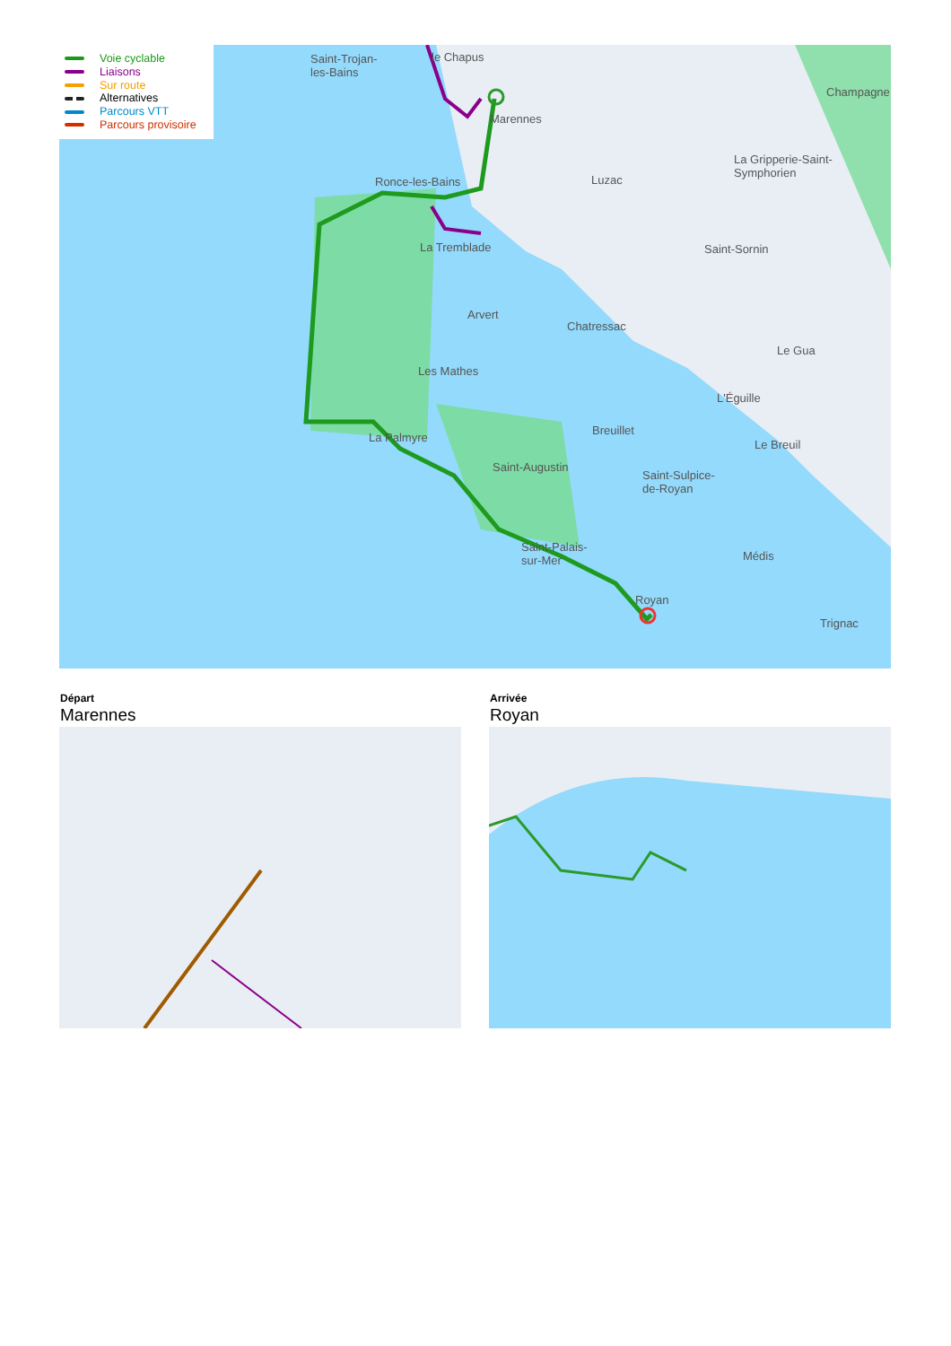Voie cyclable
Liaisons
Sur route
Alternatives
Parcours VTT
Parcours provisoire
Saint-Trojan-
les-Bains
le Chapus
Marennes
Champagne
Ronce-les-Bains Luzac
La Gripperie-Saint-
Symphorien
La Tremblade Saint-Sornin
Arvert
Chatressac
Les Mathes
Le Gua
L'Éguille
Breuillet
La Palmyre
Le Breuil
Saint-Augustin
Saint-Sulpice-
de-Royan
Saint-Palais-
sur-Mer Médis
Royan
Trignac
Départ
Marennes
Arrivée
Royan